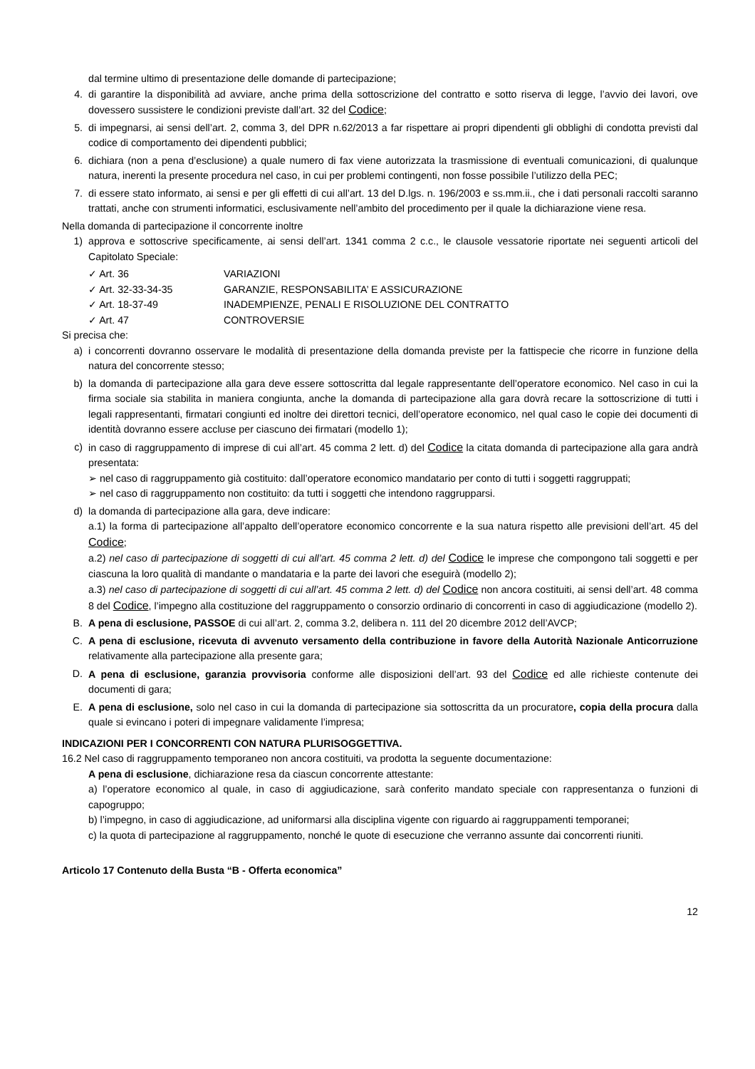dal termine ultimo di presentazione delle domande di partecipazione;
4. di garantire la disponibilità ad avviare, anche prima della sottoscrizione del contratto e sotto riserva di legge, l’avvio dei lavori, ove dovessero sussistere le condizioni previste dall’art. 32 del Codice;
5. di impegnarsi, ai sensi dell’art. 2, comma 3, del DPR n.62/2013 a far rispettare ai propri dipendenti gli obblighi di condotta previsti dal codice di comportamento dei dipendenti pubblici;
6. dichiara (non a pena d’esclusione) a quale numero di fax viene autorizzata la trasmissione di eventuali comunicazioni, di qualunque natura, inerenti la presente procedura nel caso, in cui per problemi contingenti, non fosse possibile l’utilizzo della PEC;
7. di essere stato informato, ai sensi e per gli effetti di cui all’art. 13 del D.lgs. n. 196/2003 e ss.mm.ii., che i dati personali raccolti saranno trattati, anche con strumenti informatici, esclusivamente nell’ambito del procedimento per il quale la dichiarazione viene resa.
Nella domanda di partecipazione il concorrente inoltre
1) approva e sottoscrive specificamente, ai sensi dell’art. 1341 comma 2 c.c., le clausole vessatorie riportate nei seguenti articoli del Capitolato Speciale:
✓ Art. 36 VARIAZIONI
✓ Art. 32-33-34-35 GARANZIE, RESPONSABILITA’ E ASSICURAZIONE
✓ Art. 18-37-49 INADEMPIENZE, PENALI E RISOLUZIONE DEL CONTRATTO
✓ Art. 47 CONTROVERSIE
Si precisa che:
a) i concorrenti dovranno osservare le modalità di presentazione della domanda previste per la fattispecie che ricorre in funzione della natura del concorrente stesso;
b) la domanda di partecipazione alla gara deve essere sottoscritta dal legale rappresentante dell’operatore economico. Nel caso in cui la firma sociale sia stabilita in maniera congiunta, anche la domanda di partecipazione alla gara dovrà recare la sottoscrizione di tutti i legali rappresentanti, firmatari congiunti ed inoltre dei direttori tecnici, dell’operatore economico, nel qual caso le copie dei documenti di identità dovranno essere accluse per ciascuno dei firmatari (modello 1);
c) in caso di raggruppamento di imprese di cui all’art. 45 comma 2 lett. d) del Codice la citata domanda di partecipazione alla gara andrà presentata:
➢ nel caso di raggruppamento già costituito: dall’operatore economico mandatario per conto di tutti i soggetti raggruppati;
➢ nel caso di raggruppamento non costituito: da tutti i soggetti che intendono raggrupparsi.
d) la domanda di partecipazione alla gara, deve indicare:
a.1) la forma di partecipazione all’appalto dell’operatore economico concorrente e la sua natura rispetto alle previsioni dell’art. 45 del Codice;
a.2) nel caso di partecipazione di soggetti di cui all’art. 45 comma 2 lett. d) del Codice le imprese che compongono tali soggetti e per ciascuna la loro qualità di mandante o mandataria e la parte dei lavori che eseguirà (modello 2);
a.3) nel caso di partecipazione di soggetti di cui all’art. 45 comma 2 lett. d) del Codice non ancora costituiti, ai sensi dell’art. 48 comma 8 del Codice, l’impegno alla costituzione del raggruppamento o consorzio ordinario di concorrenti in caso di aggiudicazione (modello 2).
B. A pena di esclusione, PASSOE di cui all’art. 2, comma 3.2, delibera n. 111 del 20 dicembre 2012 dell’AVCP;
C. A pena di esclusione, ricevuta di avvenuto versamento della contribuzione in favore della Autorità Nazionale Anticorruzione relativamente alla partecipazione alla presente gara;
D. A pena di esclusione, garanzia provvisoria conforme alle disposizioni dell’art. 93 del Codice ed alle richieste contenute dei documenti di gara;
E. A pena di esclusione, solo nel caso in cui la domanda di partecipazione sia sottoscritta da un procuratore, copia della procura dalla quale si evincano i poteri di impegnare validamente l’impresa;
INDICAZIONI PER I CONCORRENTI CON NATURA PLURISOGGETTIVA.
16.2 Nel caso di raggruppamento temporaneo non ancora costituiti, va prodotta la seguente documentazione:
A pena di esclusione, dichiarazione resa da ciascun concorrente attestante:
a) l’operatore economico al quale, in caso di aggiudicazione, sarà conferito mandato speciale con rappresentanza o funzioni di capogruppo;
b) l’impegno, in caso di aggiudicazione, ad uniformarsi alla disciplina vigente con riguardo ai raggruppamenti temporanei;
c) la quota di partecipazione al raggruppamento, nonché le quote di esecuzione che verranno assunte dai concorrenti riuniti.
Articolo 17 Contenuto della Busta “B - Offerta economica”
12